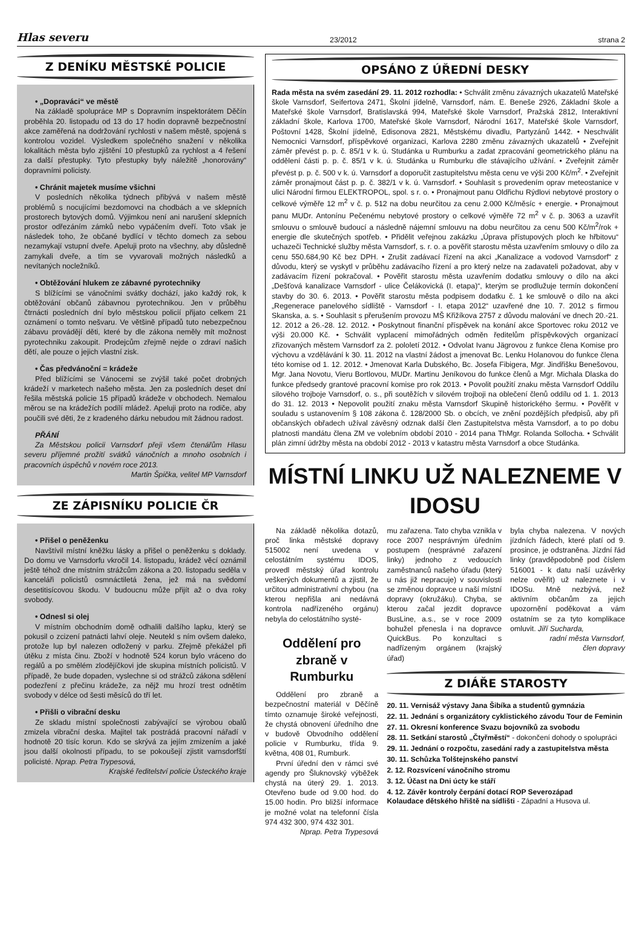Hlas severu 23/2012 strana 2
Z DENÍKU MĚSTSKÉ POLICIE
• „Dopraváci“ ve městě
Na základě spolupráce MP s Dopravním inspektorátem Děčín proběhla 20. listopadu od 13 do 17 hodin dopravně bezpečnostní akce zaměřená na dodržování rychlosti v našem městě, spojená s kontrolou vozidel. Výsledkem společného snažení v několika lokalitách města bylo zjištění 10 přestupků za rychlost a 4 řešení za další přestupky. Tyto přestupky byly náležitě „honorovány“ dopravními policisty.
• Chránit majetek musíme všichni
V posledních několika týdnech přibývá v našem městě problémů s nocujícími bezdomovci na chodbách a ve sklepních prostorech bytových domů. Výjimkou není ani narušení sklepních prostor odřezáním zámků nebo vypáčením dveří. Toto však je následek toho, že občané bydlící v těchto domech za sebou nezamykají vstupní dveře. Apeluji proto na všechny, aby důsledně zamykali dveře, a tím se vyvarovali možných následků a nevítaných nocležníků.
• Obtěžování hlukem ze zábavné pyrotechniky
S blížícími se vánočními svátky dochází, jako každý rok, k obtěžování občanů zábavnou pyrotechnikou. Jen v průběhu čtrnácti posledních dní bylo městskou policií přijato celkem 21 oznámení o tomto nešvaru. Ve většině případů tuto nebezpečnou zábavu provádějí děti, které by dle zákona neměly mít možnost pyrotechniku zakoupit. Prodejcům zřejmě nejde o zdraví našich dětí, ale pouze o jejich vlastní zisk.
• Čas předvánoční = krádeže
Před blížícími se Vánocemi se zvýšil také počet drobných krádeží v marketech našeho města. Jen za posledních deset dní řešila městská policie 15 případů krádeže v obchodech. Nemalou měrou se na krádežích podílí mládež. Apeluji proto na rodiče, aby poučili své děti, že z kradeného dárku nebudou mít žádnou radost.
PŘÁNÍ
Za Městskou policii Varnsdorf přeji všem čtenářům Hlasu severu příjemné prožití svátků vánočních a mnoho osobních i pracovních úspěchů v novém roce 2013.
Martin Špička, velitel MP Varnsdorf
ZE ZÁPISNÍKU POLICIE ČR
• Přišel o peněženku
Navštívil místní kněžku lásky a přišel o peněženku s doklady. Do domu ve Varnsdorfu vkročil 14. listopadu, krádež věcí oznámil ještě téhož dne místním strážcům zákona a 20. listopadu seděla v kanceláři policistů osmnáctiletá žena, jež má na svědomí desetitisícovou škodu. V budoucnu může přijít až o dva roky svobody.
• Odnesl si olej
V místním obchodním domě odhalili dalšího lapku, který se pokusil o zcizení patnácti lahví oleje. Neutekl s ním ovšem daleko, protože lup byl nalezen odložený v parku. Zřejmě překážel při útěku z místa činu. Zboží v hodnotě 524 korun bylo vráceno do regálů a po smělém zlodějíčkovi jde skupina místních policistů. V případě, že bude dopaden, vyslechne si od strážců zákona sdělení podezření z přečinu krádeže, za nějž mu hrozí trest odnětím svobody v délce od šesti měsíců do tří let.
• Přišli o vibrační desku
Ze skladu místní společnosti zabývající se výrobou obalů zmizela vibrační deska. Majitel tak postrádá pracovní nářadí v hodnotě 20 tisíc korun. Kdo se skrývá za jejím zmizením a jaké jsou další okolnosti případu, to se pokoušejí zjistit varnsdorfští policisté. Nprap. Petra Trypesová,
Krajské ředitelství policie Ústeckého kraje
OPSÁNO Z ÚŘEDNÍ DESKY
Rada města na svém zasedání 29. 11. 2012 rozhodla: • Schválit změnu závazných ukazatelů Mateřské škole Varnsdorf, Seifertova 2471, Školní jídelně, Varnsdorf, nám. E. Beneše 2926, Základní škole a Mateřské škole Varnsdorf, Bratislavská 994, Mateřské škole Varnsdorf, Pražská 2812, Interaktivní základní škole, Karlova 1700, Mateřské škole Varnsdorf, Národní 1617, Mateřské škole Varnsdorf, Poštovní 1428, Školní jídelně, Edisonova 2821, Městskému divadlu, Partyzánů 1442. • Neschválit Nemocnici Varnsdorf, příspěvkové organizaci, Karlova 2280 změnu závazných ukazatelů • Zveřejnit záměr převést p. p. č. 85/1 v k. ú. Studánka u Rumburku a zadat zpracování geometrického plánu na oddělení části p. p. č. 85/1 v k. ú. Studánka u Rumburku dle stávajícího užívání. • Zveřejnit záměr převést p. p. č. 500 v k. ú. Varnsdorf a doporučit zastupitelstvu města cenu ve výši 200 Kč/m<sup>2</sup>. • Zveřejnit záměr pronajmout část p. p. č. 382/1 v k. ú. Varnsdorf. • Souhlasit s provedením oprav meteostanice v ulici Národní firmou ELEKTROPOL, spol. s r. o. • Pronajmout panu Oldřichu Rýdlovi nebytové prostory o celkové výměře 12 m<sup>2</sup> v č. p. 512 na dobu neurčitou za cenu 2.000 Kč/měsíc + energie. • Pronajmout panu MUDr. Antonínu Pečenému nebytové prostory o celkové výměře 72 m<sup>2</sup> v č. p. 3063 a uzavřít smlouvu o smlouvě budoucí a následně nájemní smlouvu na dobu neurčitou za cenu 500 Kč/m<sup>2</sup>/rok + energie dle skutečných spotřeb. • Přidělit veřejnou zakázku „Úprava přístupových ploch ke hřbitovu“ uchazeči Technické služby města Varnsdorf, s. r. o. a pověřit starostu města uzavřením smlouvy o dílo za cenu 550.684,90 Kč bez DPH. • Zrušit zadávací řízení na akci „Kanalizace a vodovod Varnsdorf“ z důvodu, který se vyskytl v průběhu zadávacího řízení a pro který nelze na zadavateli požadovat, aby v zadávacím řízení pokračoval. • Pověřit starostu města uzavřením dodatku smlouvy o dílo na akci „Dešťová kanalizace Varnsdorf - ulice Čelákovická (I. etapa)“, kterým se prodlužuje termín dokončení stavby do 30. 6. 2013. • Pověřit starostu města podpisem dodatku č. 1 ke smlouvě o dílo na akci „Regenerace panelového sídliště - Varnsdorf - I. etapa 2012“ uzavřené dne 10. 7. 2012 s firmou Skanska, a. s. • Souhlasit s přerušením provozu MŠ Křižíkova 2757 z důvodu malování ve dnech 20.-21. 12. 2012 a 26.-28. 12. 2012. • Poskytnout finanční příspěvek na konání akce Sportovec roku 2012 ve výši 20.000 Kč. • Schválit vyplacení mimořádných odměn ředitelům příspěvkových organizací zřizovaných městem Varnsdorf za 2. pololetí 2012. • Odvolat Ivanu Jägrovou z funkce člena Komise pro výchovu a vzdělávání k 30. 11. 2012 na vlastní žádost a jmenovat Bc. Lenku Holanovou do funkce člena této komise od 1. 12. 2012. • Jmenovat Karla Dubského, Bc. Josefa Fibigera, Mgr. Jindřišku Benešovou, Mgr. Jana Novotu, Vieru Bortlovou, MUDr. Martinu Jeníkovou do funkce členů a Mgr. Michala Dlaska do funkce předsedy grantové pracovní komise pro rok 2013. • Povolit použití znaku města Varnsdorf Oddílu silového trojboje Varnsdorf, o. s., při soutěžích v silovém trojboji na oblečení členů oddílu od 1. 1. 2013 do 31. 12. 2013 • Nepovolit použití znaku města Varnsdorf Skupině historického šermu. • Pověřit v souladu s ustanovením § 108 zákona č. 128/2000 Sb. o obcích, ve znění pozdějších předpisů, aby při občanských obřadech užíval závěsný odznak další člen Zastupitelstva města Varnsdorf, a to po dobu platnosti mandátu člena ZM ve volebním období 2010 - 2014 pana ThMgr. Rolanda Sollocha. • Schválit plán zimní údržby města na období 2012 - 2013 v katastru města Varnsdorf a obce Studánka.
MÍSTNÍ LINKU UŽ NALEZNEME V IDOSU
Na základě několika dotazů, proč linka městské dopravy 515002 není uvedena v celostátním systému IDOS, provedl městský úřad kontrolu veškerých dokumentů a zjistil, že určitou administrativní chybou (na kterou nepřišla ani nedávná kontrola nadřízeného orgánu) nebyla do celostátního systé-
Oddělení pro zbraně v Rumburku
Oddělení pro zbraně a bezpečnostní materiál v Děčíně tímto oznamuje široké veřejnosti, že chystá obnovení úředního dne v budově Obvodního oddělení policie v Rumburku, třída 9. května, 408 01, Rumburk.
První úřední den v rámci své agendy pro Šluknovský výběžek chystá na úterý 29. 1. 2013. Otevřeno bude od 9.00 hod. do 15.00 hodin. Pro bližší informace je možné volat na telefonní čísla 974 432 300, 974 432 301.
Nprap. Petra Trypesová
mu zařazena. Tato chyba vznikla v roce 2007 nesprávným úředním postupem (nesprávné zařazení linky) jednoho z vedoucích zaměstnanců našeho úřadu (který u nás již nepracuje) v souvislosti se změnou dopravce u naší místní dopravy (okružáku). Chyba, se kterou začal jezdit dopravce BusLine, a.s., se v roce 2009 bohužel přenesla i na dopravce QuickBus. Po konzultaci s nadřízeným orgánem (krajský úřad)
byla chyba nalezena. V nových jízdních řádech, které platí od 9. prosince, je odstraněna. Jízdní řád linky (pravděpodobně pod číslem 516001 - k datu naší uzávěrky nelze ověřit) už naleznete i v IDOSu. Mně nezbývá, než aktivním občanům za jejich upozornění poděkovat a vám ostatním se za tyto komplikace omluvit. Jiří Sucharda,
radní města Varnsdorf,
člen dopravy
Z DIÁŘE STAROSTY
20. 11. Vernisáž výstavy Jana Šibíka a studentů gymnázia
22. 11. Jednání s organizátory cyklistického závodu Tour de Feminin
27. 11. Okresní konference Svazu bojovníků za svobodu
28. 11. Setkání starostů „Čtyřměstí“ - dokončení dohody o spolupráci
29. 11. Jednání o rozpočtu, zasedání rady a zastupitelstva města
30. 11. Schůzka Tolštejnského panství
2. 12. Rozsvícení vánočního stromu
3. 12. Účast na Dni úcty ke stáří
4. 12. Závěr kontroly čerpání dotací ROP Severozápad
Kolaudace dětského hřiště na sídlišti - Západní a Husova ul.